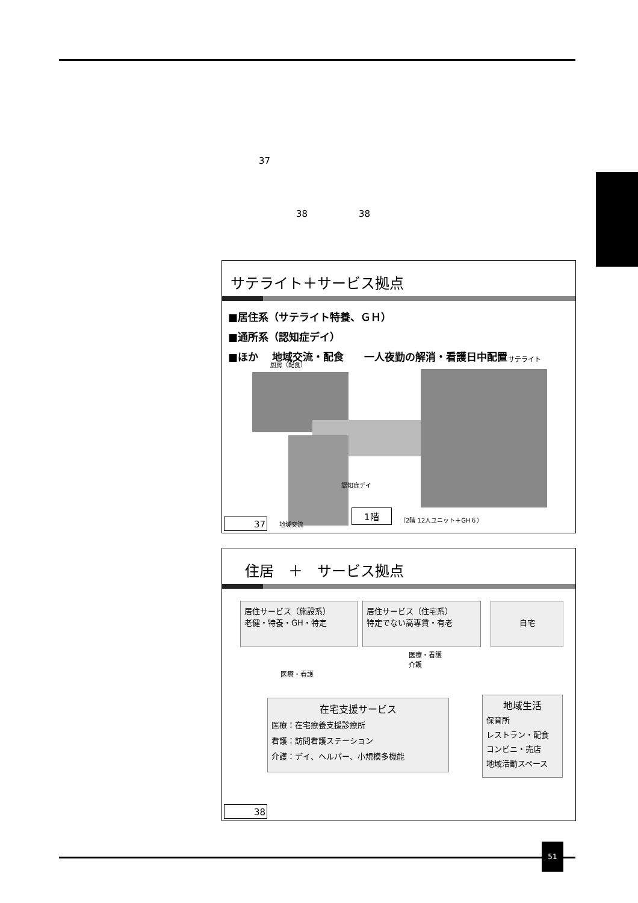37
38 38
サテライト＋サービス拠点
■居住系（サテライト特養、ＧＨ）
■通所系（認知症デイ）
■ほか　 地域交流・配食　　一人夜勤の解消・看護日中配置
厨房（配食）
サテライト
認知症デイ
地域交流
1階 （2階 12人ユニット＋GH６）
37
　住居　＋　サービス拠点
居住サービス（施設系）
老健・特養・GH・特定
居住サービス（住宅系）
特定でない高専賃・有老
自宅
医療・看護
医療・看護
介護
在宅支援サービス
医療：在宅療養支援診療所
看護：訪問看護ステーション
介護：デイ、ヘルパー、小規模多機能
地域生活
保育所
レストラン・配食
コンビニ・売店
地域活動スペース
38
51